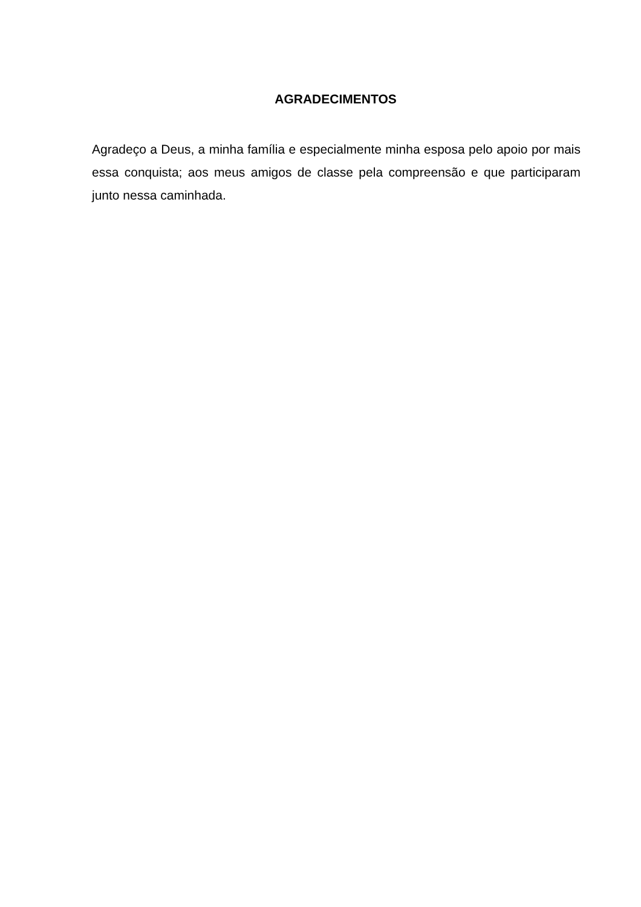AGRADECIMENTOS
Agradeço a Deus, a minha família e especialmente minha esposa pelo apoio por mais essa conquista; aos meus amigos de classe pela compreensão e que participaram junto nessa caminhada.